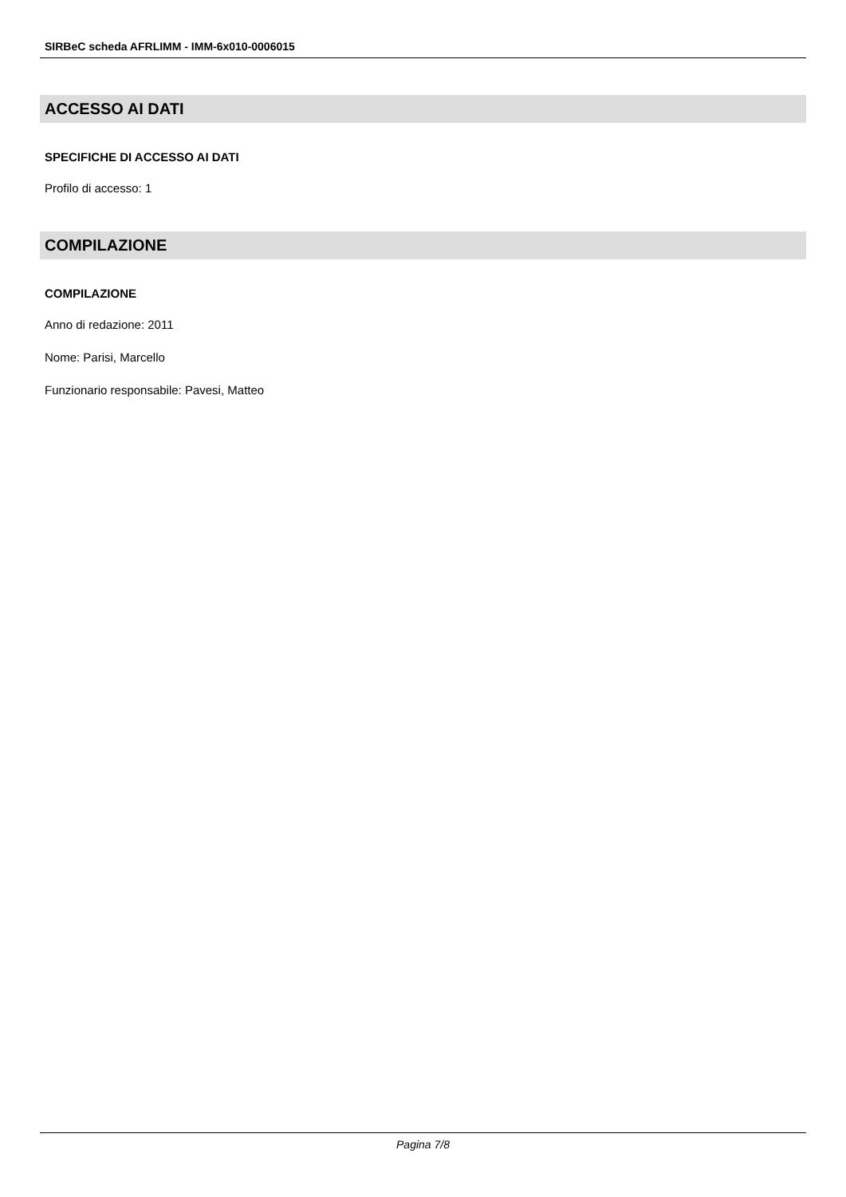SIRBeC scheda AFRLIMM - IMM-6x010-0006015
ACCESSO AI DATI
SPECIFICHE DI ACCESSO AI DATI
Profilo di accesso: 1
COMPILAZIONE
COMPILAZIONE
Anno di redazione: 2011
Nome: Parisi, Marcello
Funzionario responsabile: Pavesi, Matteo
Pagina 7/8